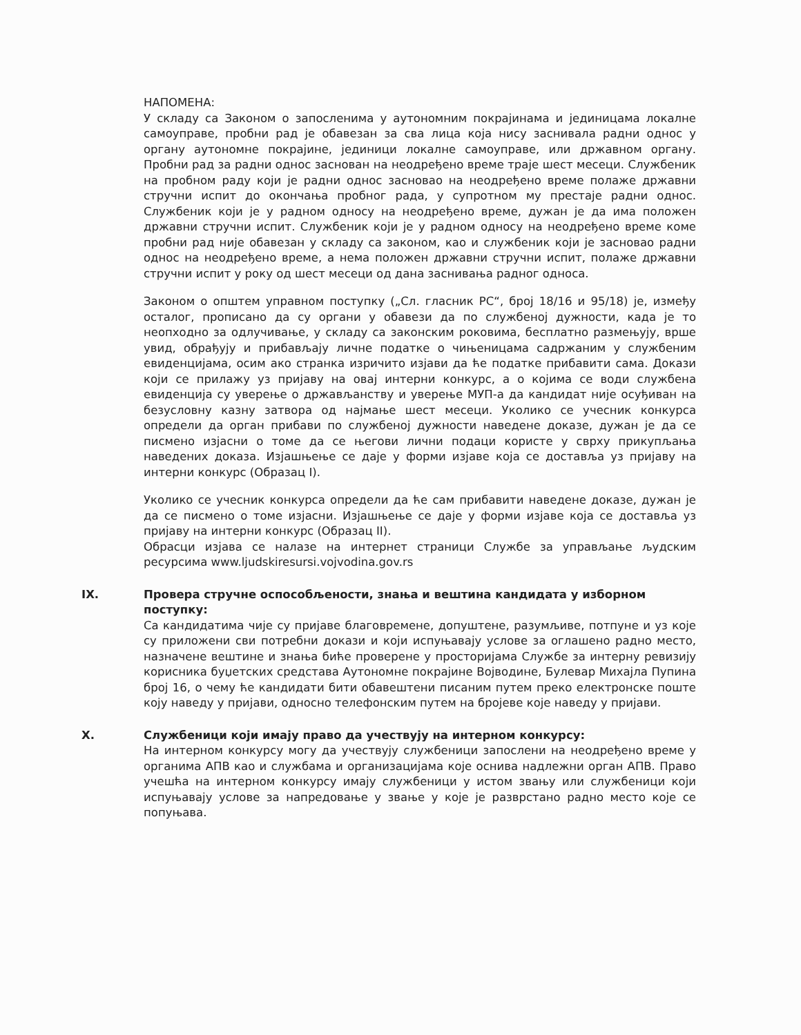НАПОМЕНА:
У складу са Законом о запосленима у аутономним покрајинама и јединицама локалне самоуправе, пробни рад је обавезан за сва лица која нису заснивала радни однос у органу аутономне покрајине, јединици локалне самоуправе, или државном органу. Пробни рад за радни однос заснован на неодређено време траје шест месеци. Службеник на пробном раду који је радни однос засновао на неодређено време полаже државни стручни испит до окончања пробног рада, у супротном му престаје радни однос. Службеник који је у радном односу на неодређено време, дужан је да има положен државни стручни испит. Службеник који је у радном односу на неодређено време коме пробни рад није обавезан у складу са законом, као и службеник који је засновао радни однос на неодређено време, а нема положен државни стручни испит, полаже државни стручни испит у року од шест месеци од дана заснивања радног односа.
Законом о општем управном поступку („Сл. гласник РС“, број 18/16 и 95/18) је, између осталог, прописано да су органи у обавези да по службеној дужности, када је то неопходно за одлучивање, у складу са законским роковима, бесплатно размењују, врше увид, обрађују и прибављају личне податке о чињеницама садржаним у службеним евиденцијама, осим ако странка изричито изјави да ће податке прибавити сама. Докази који се прилажу уз пријаву на овај интерни конкурс, а о којима се води службена евиденција су уверење о држављанству и уверење МУП-а да кандидат није осуђиван на безусловну казну затвора од најмање шест месеци. Уколико се учесник конкурса определи да орган прибави по службеној дужности наведене доказе, дужан је да се писмено изјасни о томе да се његови лични подаци користе у сврху прикупљања наведених доказа. Изјашњење се даје у форми изјаве која се доставља уз пријаву на интерни конкурс (Образац I).
Уколико се учесник конкурса определи да ће сам прибавити наведене доказе, дужан је да се писмено о томе изјасни. Изјашњење се даје у форми изјаве која се доставља уз пријаву на интерни конкурс (Образац II).
Обрасци изјава се налазе на интернет страници Службе за управљање људским ресурсима www.ljudskiresursi.vojvodina.gov.rs
IX. Провера стручне оспособљености, знања и вештина кандидата у изборном поступку:
Са кандидатима чије су пријаве благовремене, допуштене, разумљиве, потпуне и уз које су приложени сви потребни докази и који испуњавају услове за оглашено радно место, назначене вештине и знања биће проверене у просторијама Службе за интерну ревизију корисника буџетских средстава Аутономне покрајине Војводине, Булевар Михајла Пупина број 16, о чему ће кандидати бити обавештени писаним путем преко електронске поште коју наведу у пријави, односно телефонским путем на бројеве које наведу у пријави.
X. Службеници који имају право да учествују на интерном конкурсу:
На интерном конкурсу могу да учествују службеници запослени на неодређено време у органима АПВ као и службама и организацијама које оснива надлежни орган АПВ. Право учешћа на интерном конкурсу имају службеници у истом звању или службеници који испуњавају услове за напредовање у звање у које је разврстано радно место које се попуњава.